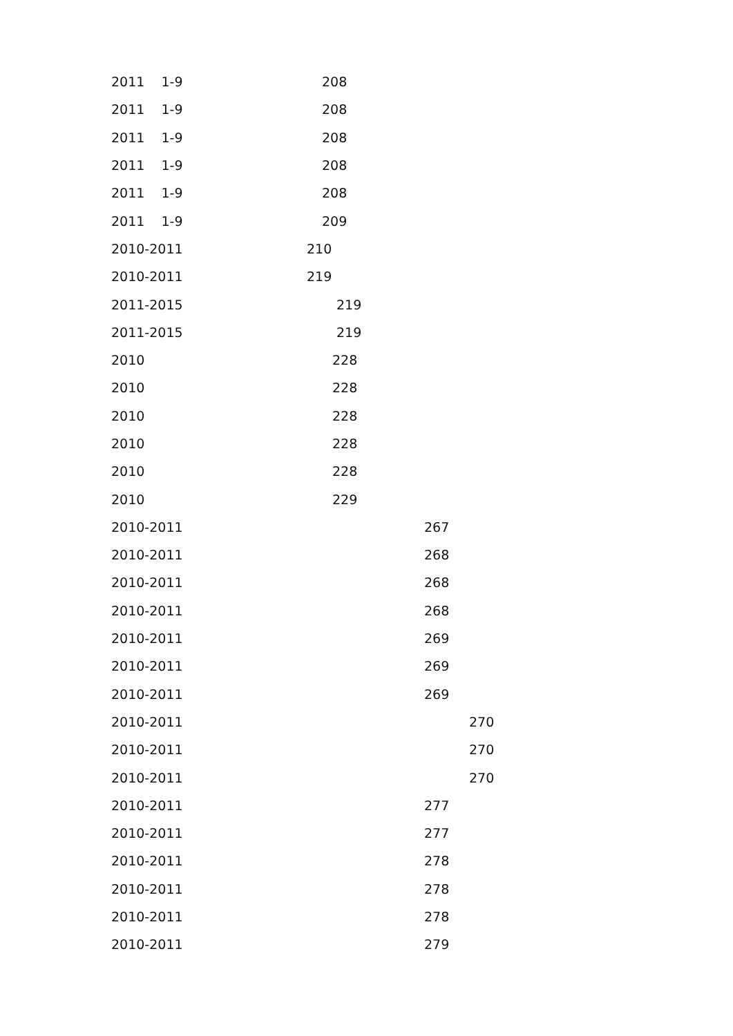2011 1-9 208
2011 1-9 208
2011 1-9 208
2011 1-9 208
2011 1-9 208
2011 1-9 209
2010-2011 210
2010-2011 219
2011-2015 219
2011-2015 219
2010 228
2010 228
2010 228
2010 228
2010 228
2010 229
2010-2011 267
2010-2011 268
2010-2011 268
2010-2011 268
2010-2011 269
2010-2011 269
2010-2011 269
2010-2011 270
2010-2011 270
2010-2011 270
2010-2011 277
2010-2011 277
2010-2011 278
2010-2011 278
2010-2011 278
2010-2011 279